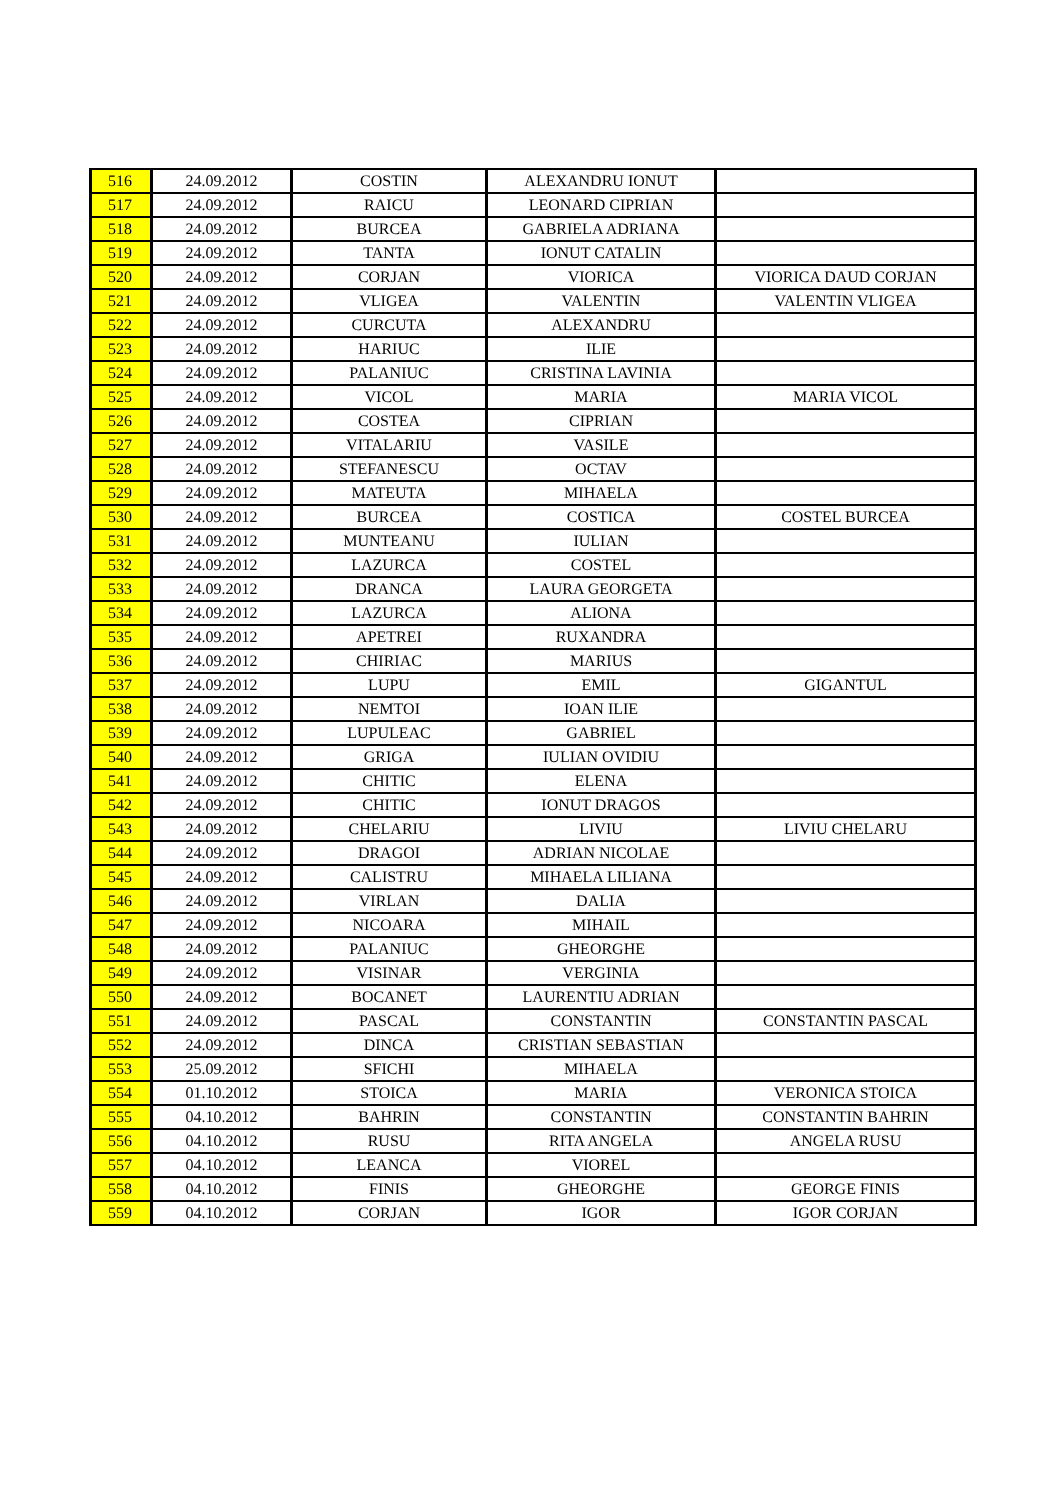| 516 | 24.09.2012 | COSTIN | ALEXANDRU IONUT | |
| 517 | 24.09.2012 | RAICU | LEONARD CIPRIAN | |
| 518 | 24.09.2012 | BURCEA | GABRIELA ADRIANA | |
| 519 | 24.09.2012 | TANTA | IONUT CATALIN | |
| 520 | 24.09.2012 | CORJAN | VIORICA | VIORICA DAUD CORJAN |
| 521 | 24.09.2012 | VLIGEA | VALENTIN | VALENTIN VLIGEA |
| 522 | 24.09.2012 | CURCUTA | ALEXANDRU | |
| 523 | 24.09.2012 | HARIUC | ILIE | |
| 524 | 24.09.2012 | PALANIUC | CRISTINA LAVINIA | |
| 525 | 24.09.2012 | VICOL | MARIA | MARIA VICOL |
| 526 | 24.09.2012 | COSTEA | CIPRIAN | |
| 527 | 24.09.2012 | VITALARIU | VASILE | |
| 528 | 24.09.2012 | STEFANESCU | OCTAV | |
| 529 | 24.09.2012 | MATEUTA | MIHAELA | |
| 530 | 24.09.2012 | BURCEA | COSTICA | COSTEL BURCEA |
| 531 | 24.09.2012 | MUNTEANU | IULIAN | |
| 532 | 24.09.2012 | LAZURCA | COSTEL | |
| 533 | 24.09.2012 | DRANCA | LAURA GEORGETA | |
| 534 | 24.09.2012 | LAZURCA | ALIONA | |
| 535 | 24.09.2012 | APETREI | RUXANDRA | |
| 536 | 24.09.2012 | CHIRIAC | MARIUS | |
| 537 | 24.09.2012 | LUPU | EMIL | GIGANTUL |
| 538 | 24.09.2012 | NEMTOI | IOAN ILIE | |
| 539 | 24.09.2012 | LUPULEAC | GABRIEL | |
| 540 | 24.09.2012 | GRIGA | IULIAN OVIDIU | |
| 541 | 24.09.2012 | CHITIC | ELENA | |
| 542 | 24.09.2012 | CHITIC | IONUT DRAGOS | |
| 543 | 24.09.2012 | CHELARIU | LIVIU | LIVIU CHELARU |
| 544 | 24.09.2012 | DRAGOI | ADRIAN NICOLAE | |
| 545 | 24.09.2012 | CALISTRU | MIHAELA LILIANA | |
| 546 | 24.09.2012 | VIRLAN | DALIA | |
| 547 | 24.09.2012 | NICOARA | MIHAIL | |
| 548 | 24.09.2012 | PALANIUC | GHEORGHE | |
| 549 | 24.09.2012 | VISINAR | VERGINIA | |
| 550 | 24.09.2012 | BOCANET | LAURENTIU ADRIAN | |
| 551 | 24.09.2012 | PASCAL | CONSTANTIN | CONSTANTIN PASCAL |
| 552 | 24.09.2012 | DINCA | CRISTIAN SEBASTIAN | |
| 553 | 25.09.2012 | SFICHI | MIHAELA | |
| 554 | 01.10.2012 | STOICA | MARIA | VERONICA STOICA |
| 555 | 04.10.2012 | BAHRIN | CONSTANTIN | CONSTANTIN BAHRIN |
| 556 | 04.10.2012 | RUSU | RITA ANGELA | ANGELA RUSU |
| 557 | 04.10.2012 | LEANCA | VIOREL | |
| 558 | 04.10.2012 | FINIS | GHEORGHE | GEORGE FINIS |
| 559 | 04.10.2012 | CORJAN | IGOR | IGOR CORJAN |